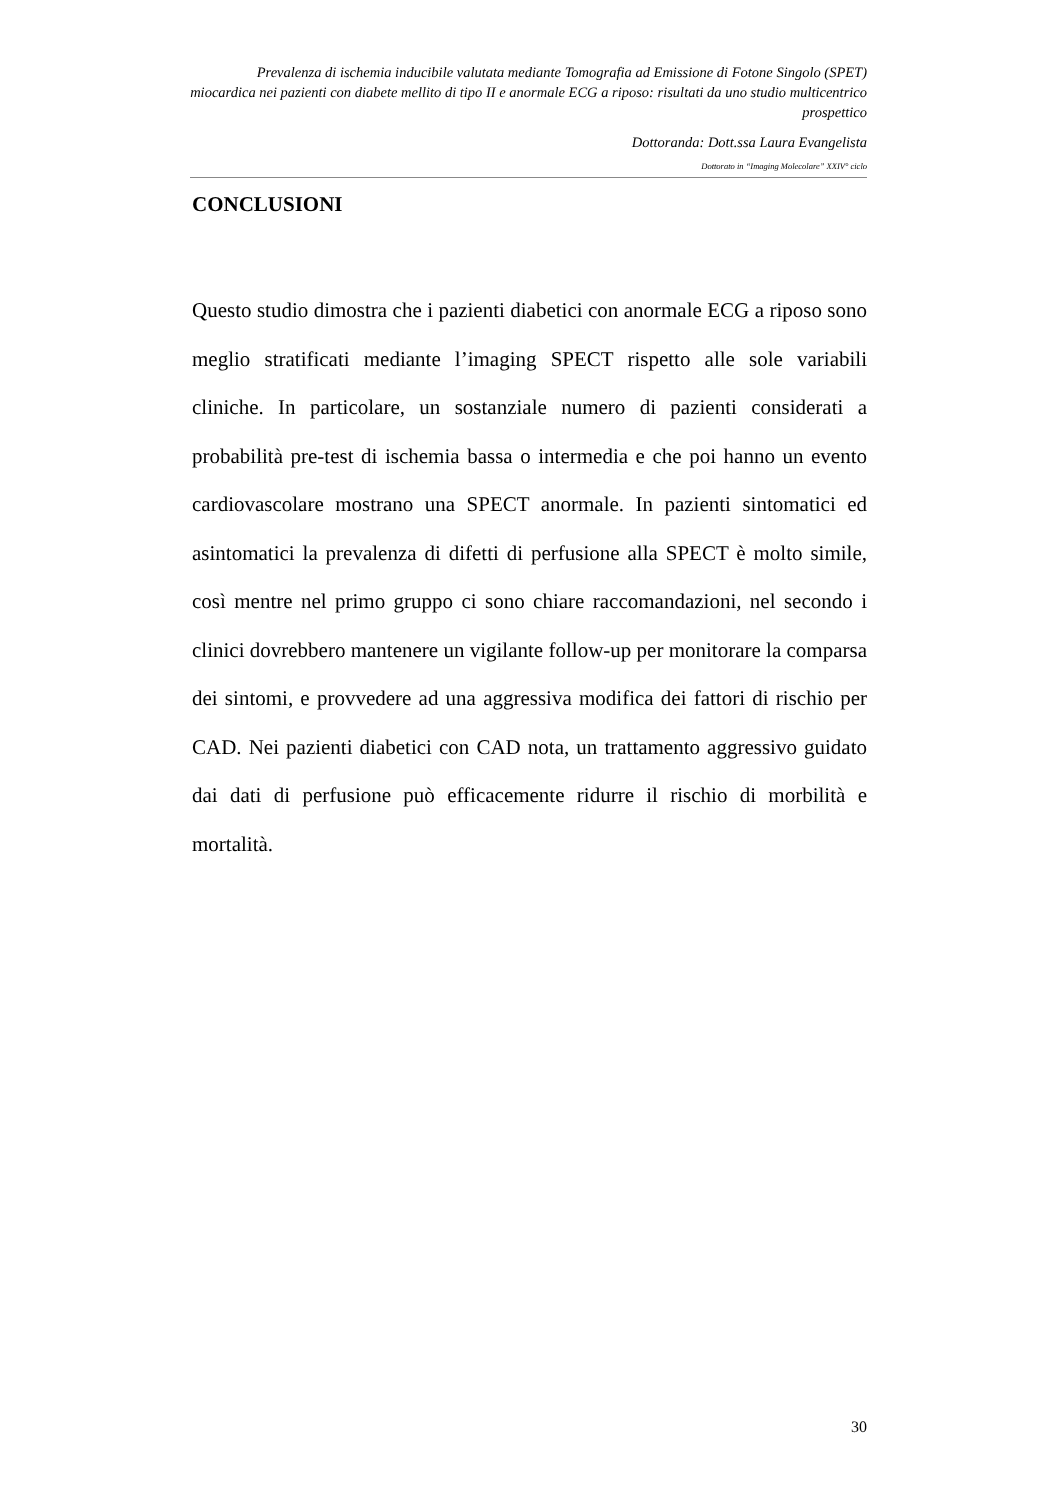Prevalenza di ischemia inducibile valutata mediante Tomografia ad Emissione di Fotone Singolo (SPET) miocardica nei pazienti con diabete mellito di tipo II e anormale ECG a riposo: risultati da uno studio multicentrico prospettico
Dottoranda: Dott.ssa Laura Evangelista
Dottorato in “Imaging Molecolare” XXIV° ciclo
CONCLUSIONI
Questo studio dimostra che i pazienti diabetici con anormale ECG a riposo sono meglio stratificati mediante l’imaging SPECT rispetto alle sole variabili cliniche. In particolare, un sostanziale numero di pazienti considerati a probabilità pre-test di ischemia bassa o intermedia e che poi hanno un evento cardiovascolare mostrano una SPECT anormale. In pazienti sintomatici ed asintomatici la prevalenza di difetti di perfusione alla SPECT è molto simile, così mentre nel primo gruppo ci sono chiare raccomandazioni, nel secondo i clinici dovrebbero mantenere un vigilante follow-up per monitorare la comparsa dei sintomi, e provvedere ad una aggressiva modifica dei fattori di rischio per CAD. Nei pazienti diabetici con CAD nota, un trattamento aggressivo guidato dai dati di perfusione può efficacemente ridurre il rischio di morbilità e mortalità.
30